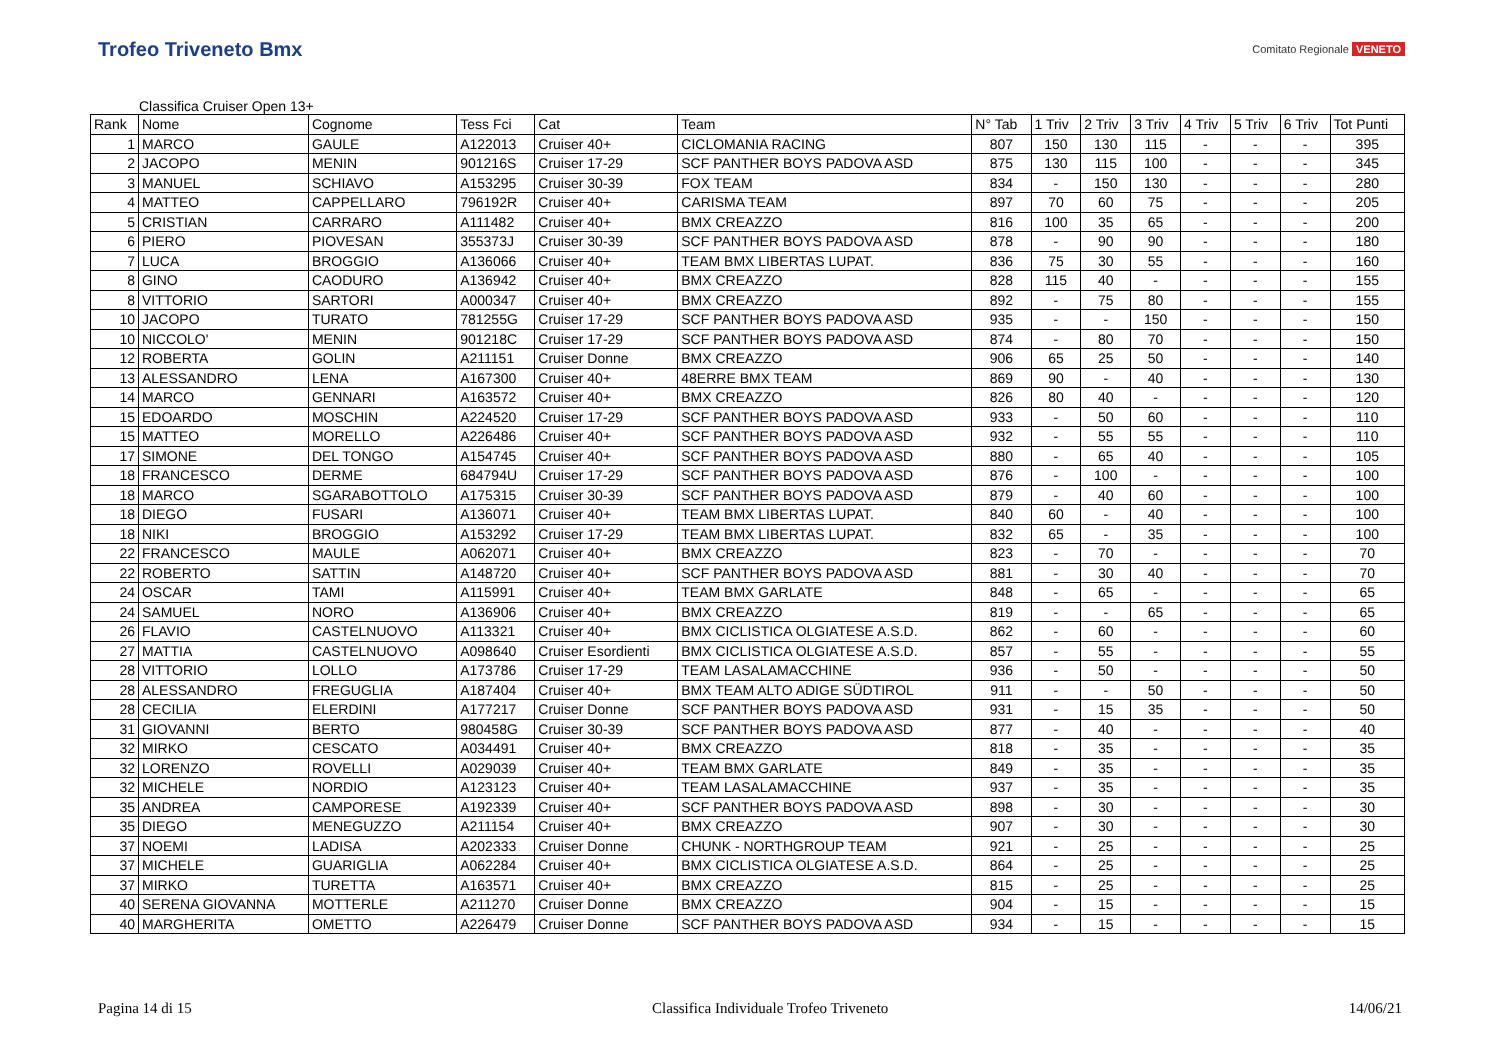Trofeo Triveneto Bmx
Comitato Regionale VENETO
Classifica Cruiser Open 13+
| Rank | Nome | Cognome | Tess Fci | Cat | Team | N° Tab | 1 Triv | 2 Triv | 3 Triv | 4 Triv | 5 Triv | 6 Triv | Tot Punti |
| --- | --- | --- | --- | --- | --- | --- | --- | --- | --- | --- | --- | --- | --- |
| 1 | MARCO | GAULE | A122013 | Cruiser 40+ | CICLOMANIA RACING | 807 | 150 | 130 | 115 | - | - | - | 395 |
| 2 | JACOPO | MENIN | 901216S | Cruiser 17-29 | SCF PANTHER BOYS PADOVA ASD | 875 | 130 | 115 | 100 | - | - | - | 345 |
| 3 | MANUEL | SCHIAVO | A153295 | Cruiser 30-39 | FOX TEAM | 834 | - | 150 | 130 | - | - | - | 280 |
| 4 | MATTEO | CAPPELLARO | 796192R | Cruiser 40+ | CARISMA TEAM | 897 | 70 | 60 | 75 | - | - | - | 205 |
| 5 | CRISTIAN | CARRARO | A111482 | Cruiser 40+ | BMX CREAZZO | 816 | 100 | 35 | 65 | - | - | - | 200 |
| 6 | PIERO | PIOVESAN | 355373J | Cruiser 30-39 | SCF PANTHER BOYS PADOVA ASD | 878 | - | 90 | 90 | - | - | - | 180 |
| 7 | LUCA | BROGGIO | A136066 | Cruiser 40+ | TEAM BMX LIBERTAS LUPAT. | 836 | 75 | 30 | 55 | - | - | - | 160 |
| 8 | GINO | CAODURO | A136942 | Cruiser 40+ | BMX CREAZZO | 828 | 115 | 40 | - | - | - | - | 155 |
| 8 | VITTORIO | SARTORI | A000347 | Cruiser 40+ | BMX CREAZZO | 892 | - | 75 | 80 | - | - | - | 155 |
| 10 | JACOPO | TURATO | 781255G | Cruiser 17-29 | SCF PANTHER BOYS PADOVA ASD | 935 | - | - | 150 | - | - | - | 150 |
| 10 | NICCOLO' | MENIN | 901218C | Cruiser 17-29 | SCF PANTHER BOYS PADOVA ASD | 874 | - | 80 | 70 | - | - | - | 150 |
| 12 | ROBERTA | GOLIN | A211151 | Cruiser Donne | BMX CREAZZO | 906 | 65 | 25 | 50 | - | - | - | 140 |
| 13 | ALESSANDRO | LENA | A167300 | Cruiser 40+ | 48ERRE BMX TEAM | 869 | 90 | - | 40 | - | - | - | 130 |
| 14 | MARCO | GENNARI | A163572 | Cruiser 40+ | BMX CREAZZO | 826 | 80 | 40 | - | - | - | - | 120 |
| 15 | EDOARDO | MOSCHIN | A224520 | Cruiser 17-29 | SCF PANTHER BOYS PADOVA ASD | 933 | - | 50 | 60 | - | - | - | 110 |
| 15 | MATTEO | MORELLO | A226486 | Cruiser 40+ | SCF PANTHER BOYS PADOVA ASD | 932 | - | 55 | 55 | - | - | - | 110 |
| 17 | SIMONE | DEL TONGO | A154745 | Cruiser 40+ | SCF PANTHER BOYS PADOVA ASD | 880 | - | 65 | 40 | - | - | - | 105 |
| 18 | FRANCESCO | DERME | 684794U | Cruiser 17-29 | SCF PANTHER BOYS PADOVA ASD | 876 | - | 100 | - | - | - | - | 100 |
| 18 | MARCO | SGARABOTTOLO | A175315 | Cruiser 30-39 | SCF PANTHER BOYS PADOVA ASD | 879 | - | 40 | 60 | - | - | - | 100 |
| 18 | DIEGO | FUSARI | A136071 | Cruiser 40+ | TEAM BMX LIBERTAS LUPAT. | 840 | 60 | - | 40 | - | - | - | 100 |
| 18 | NIKI | BROGGIO | A153292 | Cruiser 17-29 | TEAM BMX LIBERTAS LUPAT. | 832 | 65 | - | 35 | - | - | - | 100 |
| 22 | FRANCESCO | MAULE | A062071 | Cruiser 40+ | BMX CREAZZO | 823 | - | 70 | - | - | - | - | 70 |
| 22 | ROBERTO | SATTIN | A148720 | Cruiser 40+ | SCF PANTHER BOYS PADOVA ASD | 881 | - | 30 | 40 | - | - | - | 70 |
| 24 | OSCAR | TAMI | A115991 | Cruiser 40+ | TEAM BMX GARLATE | 848 | - | 65 | - | - | - | - | 65 |
| 24 | SAMUEL | NORO | A136906 | Cruiser 40+ | BMX CREAZZO | 819 | - | - | 65 | - | - | - | 65 |
| 26 | FLAVIO | CASTELNUOVO | A113321 | Cruiser 40+ | BMX CICLISTICA OLGIATESE A.S.D. | 862 | - | 60 | - | - | - | - | 60 |
| 27 | MATTIA | CASTELNUOVO | A098640 | Cruiser Esordienti | BMX CICLISTICA OLGIATESE A.S.D. | 857 | - | 55 | - | - | - | - | 55 |
| 28 | VITTORIO | LOLLO | A173786 | Cruiser 17-29 | TEAM LASALAMACCHINE | 936 | - | 50 | - | - | - | - | 50 |
| 28 | ALESSANDRO | FREGUGLIA | A187404 | Cruiser 40+ | BMX TEAM ALTO ADIGE SÜDTIROL | 911 | - | - | 50 | - | - | - | 50 |
| 28 | CECILIA | ELERDINI | A177217 | Cruiser Donne | SCF PANTHER BOYS PADOVA ASD | 931 | - | 15 | 35 | - | - | - | 50 |
| 31 | GIOVANNI | BERTO | 980458G | Cruiser 30-39 | SCF PANTHER BOYS PADOVA ASD | 877 | - | 40 | - | - | - | - | 40 |
| 32 | MIRKO | CESCATO | A034491 | Cruiser 40+ | BMX CREAZZO | 818 | - | 35 | - | - | - | - | 35 |
| 32 | LORENZO | ROVELLI | A029039 | Cruiser 40+ | TEAM BMX GARLATE | 849 | - | 35 | - | - | - | - | 35 |
| 32 | MICHELE | NORDIO | A123123 | Cruiser 40+ | TEAM LASALAMACCHINE | 937 | - | 35 | - | - | - | - | 35 |
| 35 | ANDREA | CAMPORESE | A192339 | Cruiser 40+ | SCF PANTHER BOYS PADOVA ASD | 898 | - | 30 | - | - | - | - | 30 |
| 35 | DIEGO | MENEGUZZO | A211154 | Cruiser 40+ | BMX CREAZZO | 907 | - | 30 | - | - | - | - | 30 |
| 37 | NOEMI | LADISA | A202333 | Cruiser Donne | CHUNK - NORTHGROUP TEAM | 921 | - | 25 | - | - | - | - | 25 |
| 37 | MICHELE | GUARIGLIA | A062284 | Cruiser 40+ | BMX CICLISTICA OLGIATESE A.S.D. | 864 | - | 25 | - | - | - | - | 25 |
| 37 | MIRKO | TURETTA | A163571 | Cruiser 40+ | BMX CREAZZO | 815 | - | 25 | - | - | - | - | 25 |
| 40 | SERENA GIOVANNA | MOTTERLE | A211270 | Cruiser Donne | BMX CREAZZO | 904 | - | 15 | - | - | - | - | 15 |
| 40 | MARGHERITA | OMETTO | A226479 | Cruiser Donne | SCF PANTHER BOYS PADOVA ASD | 934 | - | 15 | - | - | - | - | 15 |
Pagina 14 di 15 Classifica Individuale Trofeo Triveneto 14/06/21